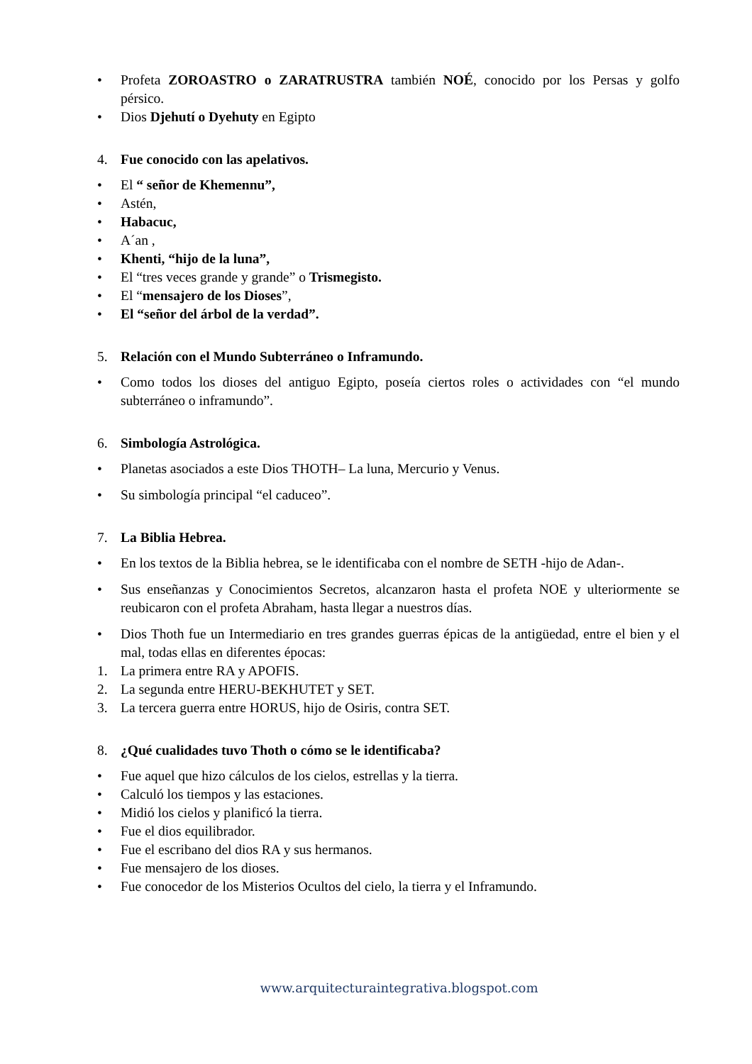• Profeta ZOROASTRO o ZARATRUSTRA también NOÉ, conocido por los Persas y golfo pérsico.
• Dios Djehutí o Dyehuty en Egipto
4. Fue conocido con las apelativos.
• El “ señor de Khemennu”,
• Astén,
• Habacuc,
• A´an ,
• Khenti, “hijo de la luna”,
• El “tres veces grande y grande” o Trismegisto.
• El “mensajero de los Dioses”,
• El “señor del árbol de la verdad”.
5. Relación con el Mundo Subterráneo o Inframundo.
• Como todos los dioses del antiguo Egipto, poseía ciertos roles o actividades con “el mundo subterráneo o inframundo”.
6. Simbología Astrológica.
• Planetas asociados a este Dios THOTH– La luna, Mercurio y Venus.
• Su simbología principal “el caduceo”.
7. La Biblia Hebrea.
• En los textos de la Biblia hebrea, se le identificaba con el nombre de SETH -hijo de Adan-.
• Sus enseñanzas y Conocimientos Secretos, alcanzaron hasta el profeta NOE y ulteriormente se reubicaron con el profeta Abraham, hasta llegar a nuestros días.
• Dios Thoth fue un Intermediario en tres grandes guerras épicas de la antigüedad, entre el bien y el mal, todas ellas en diferentes épocas:
1. La primera entre RA y APOFIS.
2. La segunda entre HERU-BEKHUTET y SET.
3. La tercera guerra entre HORUS, hijo de Osiris, contra SET.
8. ¿Qué cualidades tuvo Thoth o cómo se le identificaba?
• Fue aquel que hizo cálculos de los cielos, estrellas y la tierra.
• Calculó los tiempos y las estaciones.
• Midió los cielos y planificó la tierra.
• Fue el dios equilibrador.
• Fue el escribano del dios RA y sus hermanos.
• Fue mensajero de los dioses.
• Fue conocedor de los Misterios Ocultos del cielo, la tierra y el Inframundo.
www.arquitecturaintegrativa.blogspot.com